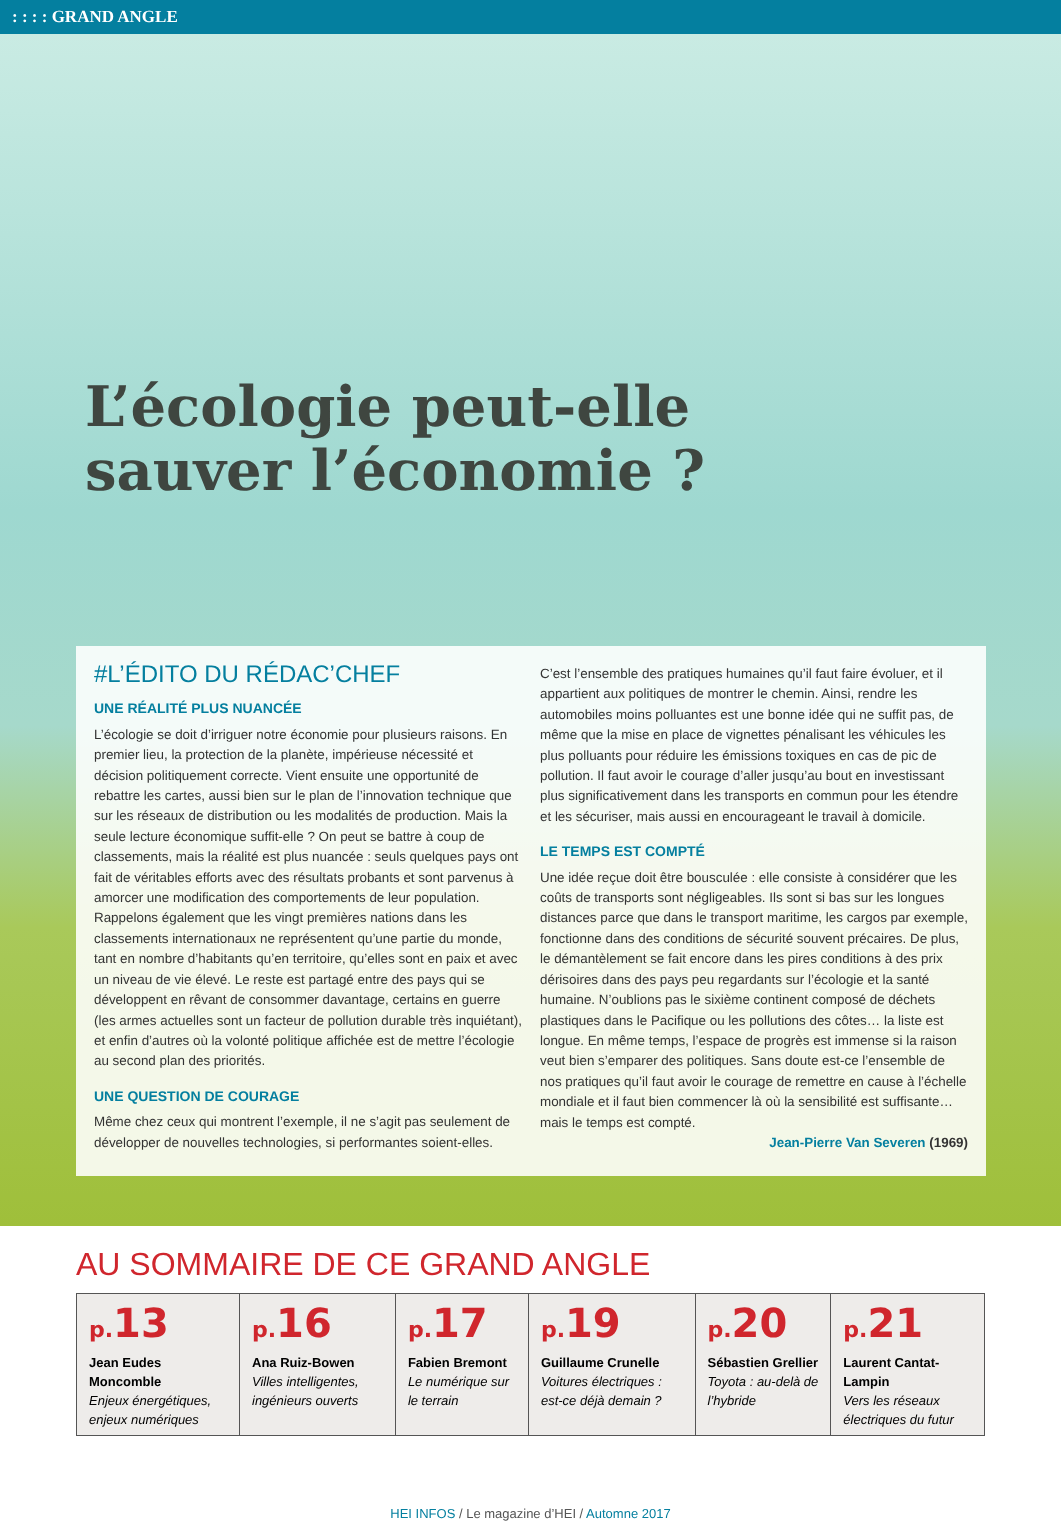: : : : GRAND ANGLE
L’écologie peut-elle
sauver l’économie ?
#L’ÉDITO DU RÉDAC’CHEF
UNE RÉALITÉ PLUS NUANCÉE
L’écologie se doit d’irriguer notre économie pour plusieurs raisons. En premier lieu, la protection de la planète, impérieuse nécessité et décision politiquement correcte. Vient ensuite une opportunité de rebattre les cartes, aussi bien sur le plan de l’innovation technique que sur les réseaux de distribution ou les modalités de production. Mais la seule lecture économique suffit-elle ? On peut se battre à coup de classements, mais la réalité est plus nuancée : seuls quelques pays ont fait de véritables efforts avec des résultats probants et sont parvenus à amorcer une modification des comportements de leur population. Rappelons également que les vingt premières nations dans les classements internationaux ne représentent qu’une partie du monde, tant en nombre d’habitants qu’en territoire, qu’elles sont en paix et avec un niveau de vie élevé. Le reste est partagé entre des pays qui se développent en rêvant de consommer davantage, certains en guerre (les armes actuelles sont un facteur de pollution durable très inquiétant), et enfin d’autres où la volonté politique affichée est de mettre l’écologie au second plan des priorités.
UNE QUESTION DE COURAGE
Même chez ceux qui montrent l’exemple, il ne s’agit pas seulement de développer de nouvelles technologies, si performantes soient-elles.
C’est l’ensemble des pratiques humaines qu’il faut faire évoluer, et il appartient aux politiques de montrer le chemin. Ainsi, rendre les automobiles moins polluantes est une bonne idée qui ne suffit pas, de même que la mise en place de vignettes pénalisant les véhicules les plus polluants pour réduire les émissions toxiques en cas de pic de pollution. Il faut avoir le courage d’aller jusqu’au bout en investissant plus significativement dans les transports en commun pour les étendre et les sécuriser, mais aussi en encourageant le travail à domicile.
LE TEMPS EST COMPTÉ
Une idée reçue doit être bousculée : elle consiste à considérer que les coûts de transports sont négligeables. Ils sont si bas sur les longues distances parce que dans le transport maritime, les cargos par exemple, fonctionne dans des conditions de sécurité souvent précaires. De plus, le démantèlement se fait encore dans les pires conditions à des prix dérisoires dans des pays peu regardants sur l’écologie et la santé humaine. N’oublions pas le sixième continent composé de déchets plastiques dans le Pacifique ou les pollutions des côtes… la liste est longue. En même temps, l’espace de progrès est immense si la raison veut bien s’emparer des politiques. Sans doute est-ce l’ensemble de nos pratiques qu’il faut avoir le courage de remettre en cause à l’échelle mondiale et il faut bien commencer là où la sensibilité est suffisante… mais le temps est compté.
Jean-Pierre Van Severen (1969)
AU SOMMAIRE DE CE GRAND ANGLE
| p. 13 Jean Eudes Moncomble Enjeux énergétiques, enjeux numériques | p. 16 Ana Ruiz-Bowen Villes intelligentes, ingénieurs ouverts | p. 17 Fabien Bremont Le numérique sur le terrain | p. 19 Guillaume Crunelle Voitures électriques : est-ce déjà demain ? | p. 20 Sébastien Grellier Toyota : au-delà de l’hybride | p. 21 Laurent Cantat-Lampin Vers les réseaux électriques du futur |
HEI INFOS / Le magazine d’HEI / Automne 2017